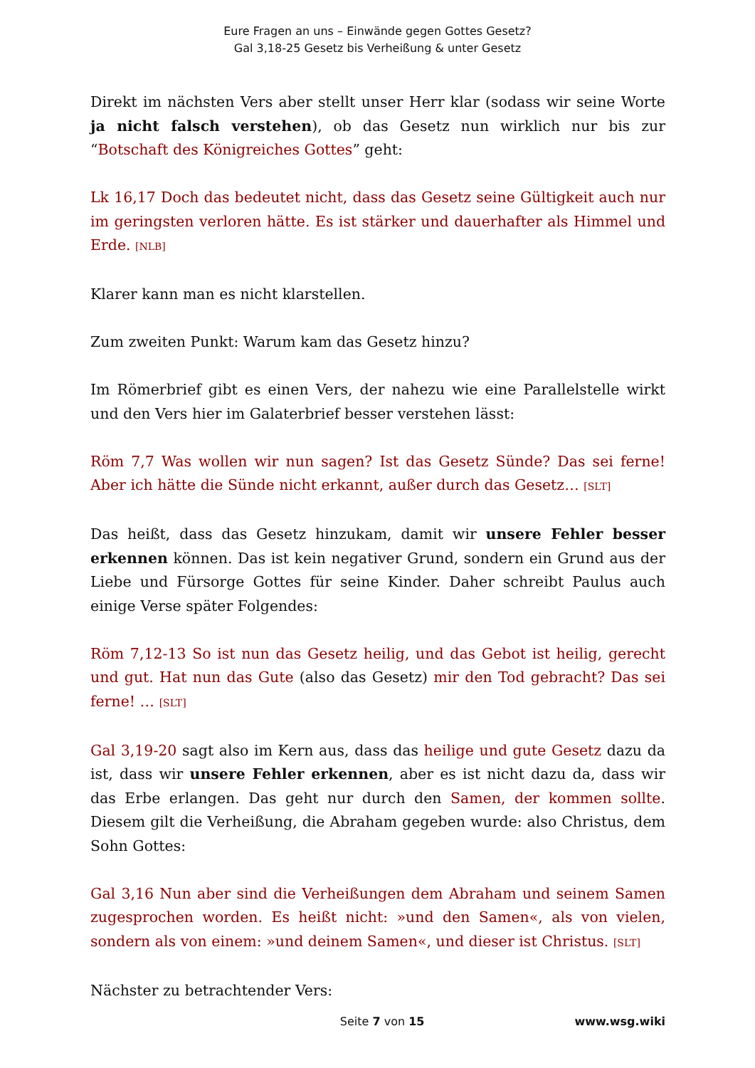Eure Fragen an uns – Einwände gegen Gottes Gesetz?
Gal 3,18-25 Gesetz bis Verheißung & unter Gesetz
Direkt im nächsten Vers aber stellt unser Herr klar (sodass wir seine Worte ja nicht falsch verstehen), ob das Gesetz nun wirklich nur bis zur “Botschaft des Königreiches Gottes” geht:
Lk 16,17 Doch das bedeutet nicht, dass das Gesetz seine Gültigkeit auch nur im geringsten verloren hätte. Es ist stärker und dauerhafter als Himmel und Erde. [NLB]
Klarer kann man es nicht klarstellen.
Zum zweiten Punkt: Warum kam das Gesetz hinzu?
Im Römerbrief gibt es einen Vers, der nahezu wie eine Parallelstelle wirkt und den Vers hier im Galaterbrief besser verstehen lässt:
Röm 7,7 Was wollen wir nun sagen? Ist das Gesetz Sünde? Das sei ferne! Aber ich hätte die Sünde nicht erkannt, außer durch das Gesetz… [SLT]
Das heißt, dass das Gesetz hinzukam, damit wir unsere Fehler besser erkennen können. Das ist kein negativer Grund, sondern ein Grund aus der Liebe und Fürsorge Gottes für seine Kinder. Daher schreibt Paulus auch einige Verse später Folgendes:
Röm 7,12-13 So ist nun das Gesetz heilig, und das Gebot ist heilig, gerecht und gut. Hat nun das Gute (also das Gesetz) mir den Tod gebracht? Das sei ferne! … [SLT]
Gal 3,19-20 sagt also im Kern aus, dass das heilige und gute Gesetz dazu da ist, dass wir unsere Fehler erkennen, aber es ist nicht dazu da, dass wir das Erbe erlangen. Das geht nur durch den Samen, der kommen sollte. Diesem gilt die Verheißung, die Abraham gegeben wurde: also Christus, dem Sohn Gottes:
Gal 3,16 Nun aber sind die Verheißungen dem Abraham und seinem Samen zugesprochen worden. Es heißt nicht: »und den Samen«, als von vielen, sondern als von einem: »und deinem Samen«, und dieser ist Christus. [SLT]
Nächster zu betrachtender Vers:
Seite 7 von 15 www.wsg.wiki